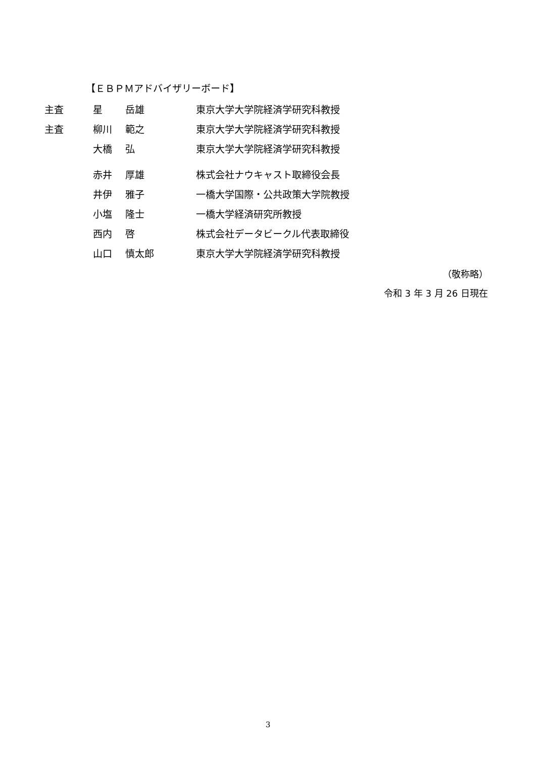【ＥＢＰＭアドバイザリーボード】
| 主査 | 星 | 岳雄 | 東京大学大学院経済学研究科教授 |
| 主査 | 柳川 | 範之 | 東京大学大学院経済学研究科教授 |
| | 大橋 | 弘 | 東京大学大学院経済学研究科教授 |
| | 赤井 | 厚雄 | 株式会社ナウキャスト取締役会長 |
| | 井伊 | 雅子 | 一橋大学国際・公共政策大学院教授 |
| | 小塩 | 隆士 | 一橋大学経済研究所教授 |
| | 西内 | 啓 | 株式会社データビークル代表取締役 |
| | 山口 | 慎太郎 | 東京大学大学院経済学研究科教授 |
（敬称略）
令和 3 年 3 月 26 日現在
3